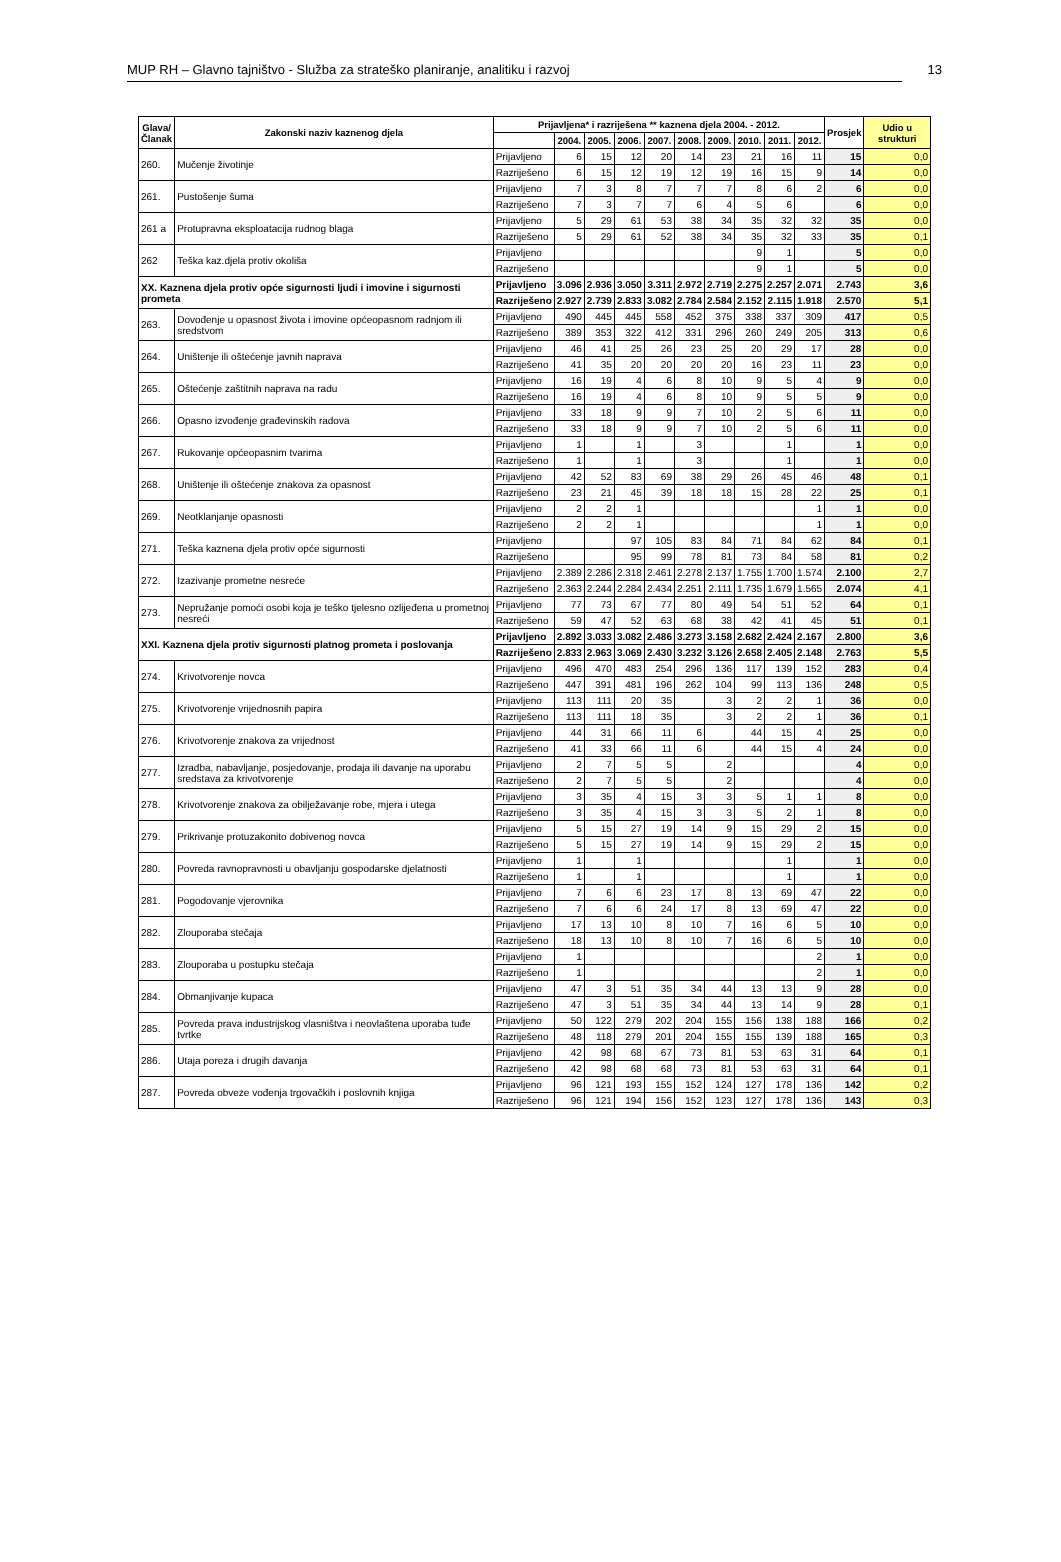MUP RH – Glavno tajništvo - Služba za strateško planiranje, analitiku i razvoj 13
| Glava/ Članak | Zakonski naziv kaznenog djela | Prijavljena* i razriješena ** kaznena djela 2004. - 2012. | | | | | | | | | | Prosjek | Udio u strukturi |
| --- | --- | --- | --- | --- | --- | --- | --- | --- | --- | --- | --- | --- | --- |
| | | | 2004. | 2005. | 2006. | 2007. | 2008. | 2009. | 2010. | 2011. | 2012. | | |
| 260. | Mučenje životinje | Prijavljeno | 6 | 15 | 12 | 20 | 14 | 23 | 21 | 16 | 11 | 15 | 0,0 |
| | | Razriješeno | 6 | 15 | 12 | 19 | 12 | 19 | 16 | 15 | 9 | 14 | 0,0 |
| 261. | Pustošenje šuma | Prijavljeno | 7 | 3 | 8 | 7 | 7 | 7 | 8 | 6 | 2 | 6 | 0,0 |
| | | Razriješeno | 7 | 3 | 7 | 7 | 6 | 4 | 5 | 6 | | 6 | 0,0 |
| 261 a | Protupravna eksploatacija rudnog blaga | Prijavljeno | 5 | 29 | 61 | 53 | 38 | 34 | 35 | 32 | 32 | 35 | 0,0 |
| | | Razriješeno | 5 | 29 | 61 | 52 | 38 | 34 | 35 | 32 | 33 | 35 | 0,1 |
| 262 | Teška kaz.djela protiv okoliša | Prijavljeno | | | | | | | 9 | 1 | | 5 | 0,0 |
| | | Razriješeno | | | | | | | 9 | 1 | | 5 | 0,0 |
| XX. Kaznena djela protiv opće sigurnosti ljudi i imovine i sigurnosti prometa | | Prijavljeno | 3.096 | 2.936 | 3.050 | 3.311 | 2.972 | 2.719 | 2.275 | 2.257 | 2.071 | 2.743 | 3,6 |
| | | Razriješeno | 2.927 | 2.739 | 2.833 | 3.082 | 2.784 | 2.584 | 2.152 | 2.115 | 1.918 | 2.570 | 5,1 |
| 263. | Dovođenje u opasnost života i imovine općeopasnom radnjom ili sredstvom | Prijavljeno | 490 | 445 | 445 | 558 | 452 | 375 | 338 | 337 | 309 | 417 | 0,5 |
| | | Razriješeno | 389 | 353 | 322 | 412 | 331 | 296 | 260 | 249 | 205 | 313 | 0,6 |
| 264. | Uništenje ili oštećenje javnih naprava | Prijavljeno | 46 | 41 | 25 | 26 | 23 | 25 | 20 | 29 | 17 | 28 | 0,0 |
| | | Razriješeno | 41 | 35 | 20 | 20 | 20 | 20 | 16 | 23 | 11 | 23 | 0,0 |
| 265. | Oštećenje zaštitnih naprava na radu | Prijavljeno | 16 | 19 | 4 | 6 | 8 | 10 | 9 | 5 | 4 | 9 | 0,0 |
| | | Razriješeno | 16 | 19 | 4 | 6 | 8 | 10 | 9 | 5 | 5 | 9 | 0,0 |
| 266. | Opasno izvođenje građevinskih radova | Prijavljeno | 33 | 18 | 9 | 9 | 7 | 10 | 2 | 5 | 6 | 11 | 0,0 |
| | | Razriješeno | 33 | 18 | 9 | 9 | 7 | 10 | 2 | 5 | 6 | 11 | 0,0 |
| 267. | Rukovanje općeopasnim tvarima | Prijavljeno | 1 | | 1 | | 3 | | | 1 | | 1 | 0,0 |
| | | Razriješeno | 1 | | 1 | | 3 | | | 1 | | 1 | 0,0 |
| 268. | Uništenje ili oštećenje znakova za opasnost | Prijavljeno | 42 | 52 | 83 | 69 | 38 | 29 | 26 | 45 | 46 | 48 | 0,1 |
| | | Razriješeno | 23 | 21 | 45 | 39 | 18 | 18 | 15 | 28 | 22 | 25 | 0,1 |
| 269. | Neotklanjanje opasnosti | Prijavljeno | 2 | 2 | 1 | | | | | | 1 | 1 | 0,0 |
| | | Razriješeno | 2 | 2 | 1 | | | | | | 1 | 1 | 0,0 |
| 271. | Teška kaznena djela protiv opće sigurnosti | Prijavljeno | | | 97 | 105 | 83 | 84 | 71 | 84 | 62 | 84 | 0,1 |
| | | Razriješeno | | | 95 | 99 | 78 | 81 | 73 | 84 | 58 | 81 | 0,2 |
| 272. | Izazivanje prometne nesreće | Prijavljeno | 2.389 | 2.286 | 2.318 | 2.461 | 2.278 | 2.137 | 1.755 | 1.700 | 1.574 | 2.100 | 2,7 |
| | | Razriješeno | 2.363 | 2.244 | 2.284 | 2.434 | 2.251 | 2.111 | 1.735 | 1.679 | 1.565 | 2.074 | 4,1 |
| 273. | Nepružanje pomoći osobi koja je teško tjelesno ozlijeđena u prometnoj nesreći | Prijavljeno | 77 | 73 | 67 | 77 | 80 | 49 | 54 | 51 | 52 | 64 | 0,1 |
| | | Razriješeno | 59 | 47 | 52 | 63 | 68 | 38 | 42 | 41 | 45 | 51 | 0,1 |
| XXI. Kaznena djela protiv sigurnosti platnog prometa i poslovanja | | Prijavljeno | 2.892 | 3.033 | 3.082 | 2.486 | 3.273 | 3.158 | 2.682 | 2.424 | 2.167 | 2.800 | 3,6 |
| | | Razriješeno | 2.833 | 2.963 | 3.069 | 2.430 | 3.232 | 3.126 | 2.658 | 2.405 | 2.148 | 2.763 | 5,5 |
| 274. | Krivotvorenje novca | Prijavljeno | 496 | 470 | 483 | 254 | 296 | 136 | 117 | 139 | 152 | 283 | 0,4 |
| | | Razriješeno | 447 | 391 | 481 | 196 | 262 | 104 | 99 | 113 | 136 | 248 | 0,5 |
| 275. | Krivotvorenje vrijednosnih papira | Prijavljeno | 113 | 111 | 20 | 35 | | 3 | 2 | 2 | 1 | 36 | 0,0 |
| | | Razriješeno | 113 | 111 | 18 | 35 | | 3 | 2 | 2 | 1 | 36 | 0,1 |
| 276. | Krivotvorenje znakova za vrijednost | Prijavljeno | 44 | 31 | 66 | 11 | 6 | | 44 | 15 | 4 | 25 | 0,0 |
| | | Razriješeno | 41 | 33 | 66 | 11 | 6 | | 44 | 15 | 4 | 24 | 0,0 |
| 277. | Izradba, nabavljanje, posjedovanje, prodaja ili davanje na uporabu sredstava za krivotvorenje | Prijavljeno | 2 | 7 | 5 | 5 | | 2 | | | | 4 | 0,0 |
| | | Razriješeno | 2 | 7 | 5 | 5 | | 2 | | | | 4 | 0,0 |
| 278. | Krivotvorenje znakova za obilježavanje robe, mjera i utega | Prijavljeno | 3 | 35 | 4 | 15 | 3 | 3 | 5 | 1 | 1 | 8 | 0,0 |
| | | Razriješeno | 3 | 35 | 4 | 15 | 3 | 3 | 5 | 2 | 1 | 8 | 0,0 |
| 279. | Prikrivanje protuzakonito dobivenog novca | Prijavljeno | 5 | 15 | 27 | 19 | 14 | 9 | 15 | 29 | 2 | 15 | 0,0 |
| | | Razriješeno | 5 | 15 | 27 | 19 | 14 | 9 | 15 | 29 | 2 | 15 | 0,0 |
| 280. | Povreda ravnopravnosti u obavljanju gospodarske djelatnosti | Prijavljeno | 1 | | 1 | | | | | 1 | | 1 | 0,0 |
| | | Razriješeno | 1 | | 1 | | | | | 1 | | 1 | 0,0 |
| 281. | Pogodovanje vjerovnika | Prijavljeno | 7 | 6 | 6 | 23 | 17 | 8 | 13 | 69 | 47 | 22 | 0,0 |
| | | Razriješeno | 7 | 6 | 6 | 24 | 17 | 8 | 13 | 69 | 47 | 22 | 0,0 |
| 282. | Zlouporaba stečaja | Prijavljeno | 17 | 13 | 10 | 8 | 10 | 7 | 16 | 6 | 5 | 10 | 0,0 |
| | | Razriješeno | 18 | 13 | 10 | 8 | 10 | 7 | 16 | 6 | 5 | 10 | 0,0 |
| 283. | Zlouporaba u postupku stečaja | Prijavljeno | 1 | | | | | | | | 2 | 1 | 0,0 |
| | | Razriješeno | 1 | | | | | | | | 2 | 1 | 0,0 |
| 284. | Obmanjivanje kupaca | Prijavljeno | 47 | 3 | 51 | 35 | 34 | 44 | 13 | 13 | 9 | 28 | 0,0 |
| | | Razriješeno | 47 | 3 | 51 | 35 | 34 | 44 | 13 | 14 | 9 | 28 | 0,1 |
| 285. | Povreda prava industrijskog vlasništva i neovlaštena uporaba tuđe tvrtke | Prijavljeno | 50 | 122 | 279 | 202 | 204 | 155 | 156 | 138 | 188 | 166 | 0,2 |
| | | Razriješeno | 48 | 118 | 279 | 201 | 204 | 155 | 155 | 139 | 188 | 165 | 0,3 |
| 286. | Utaja poreza i drugih davanja | Prijavljeno | 42 | 98 | 68 | 67 | 73 | 81 | 53 | 63 | 31 | 64 | 0,1 |
| | | Razriješeno | 42 | 98 | 68 | 68 | 73 | 81 | 53 | 63 | 31 | 64 | 0,1 |
| 287. | Povreda obveze vođenja trgovačkih i poslovnih knjiga | Prijavljeno | 96 | 121 | 193 | 155 | 152 | 124 | 127 | 178 | 136 | 142 | 0,2 |
| | | Razriješeno | 96 | 121 | 194 | 156 | 152 | 123 | 127 | 178 | 136 | 143 | 0,3 |